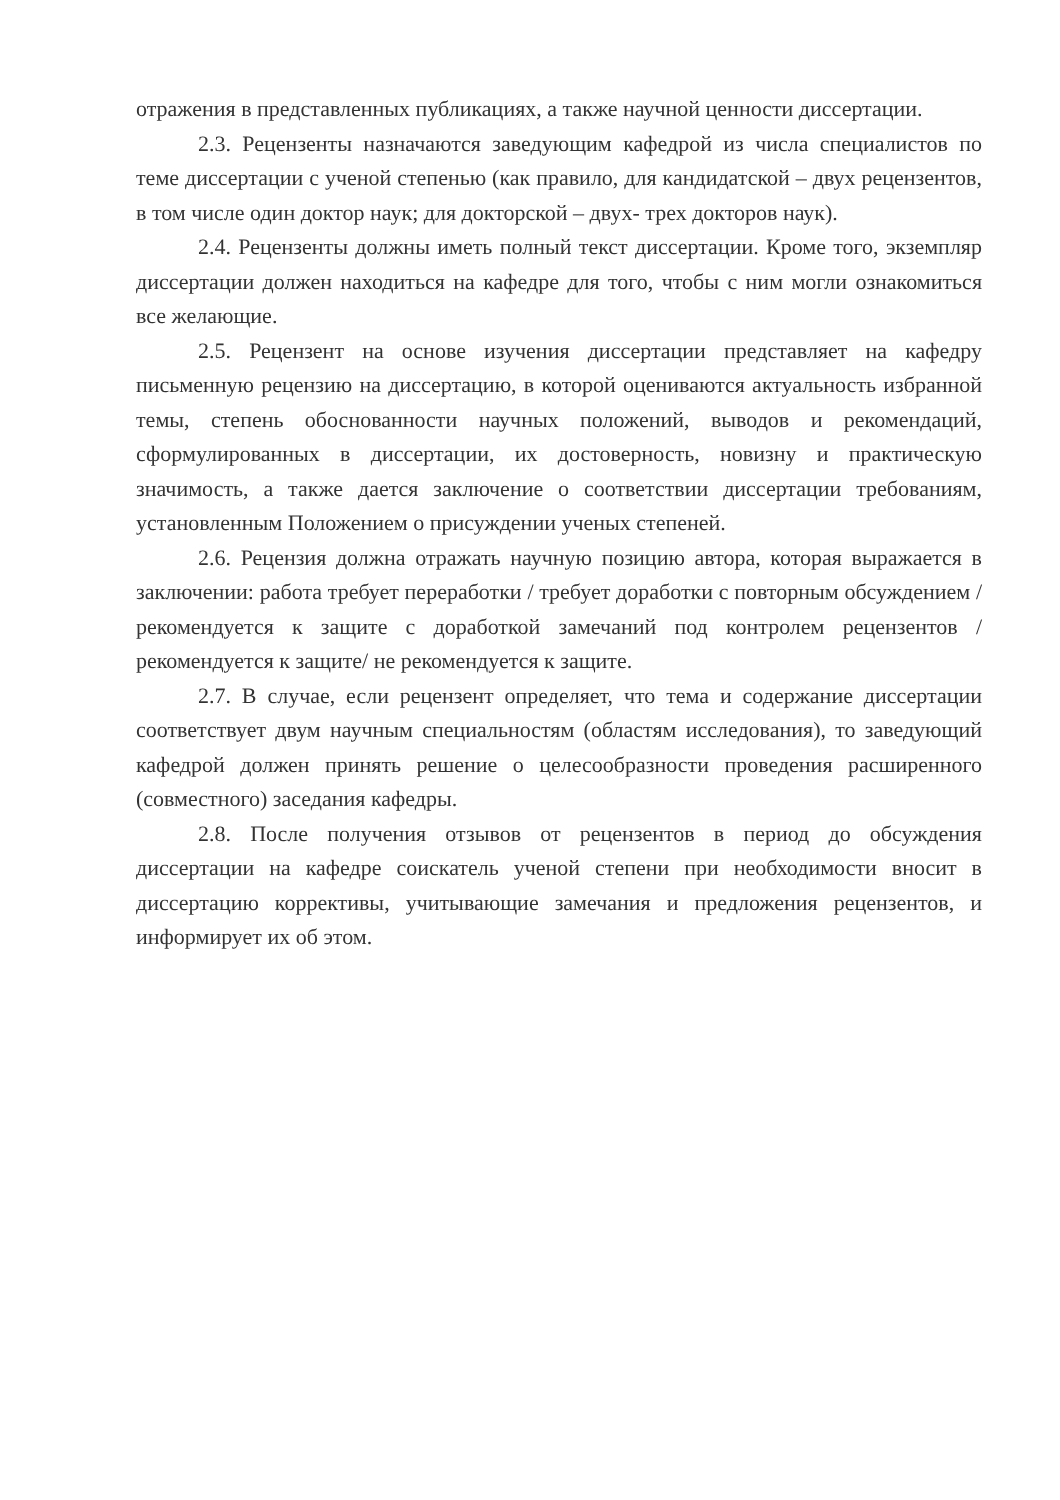отражения в представленных публикациях, а также научной ценности диссертации.
2.3. Рецензенты назначаются заведующим кафедрой из числа специалистов по теме диссертации с ученой степенью (как правило, для кандидатской – двух рецензентов, в том числе один доктор наук; для докторской – двух- трех докторов наук).
2.4. Рецензенты должны иметь полный текст диссертации. Кроме того, экземпляр диссертации должен находиться на кафедре для того, чтобы с ним могли ознакомиться все желающие.
2.5. Рецензент на основе изучения диссертации представляет на кафедру письменную рецензию на диссертацию, в которой оцениваются актуальность избранной темы, степень обоснованности научных положений, выводов и рекомендаций, сформулированных в диссертации, их достоверность, новизну и практическую значимость, а также дается заключение о соответствии диссертации требованиям, установленным Положением о присуждении ученых степеней.
2.6. Рецензия должна отражать научную позицию автора, которая выражается в заключении: работа требует переработки / требует доработки с повторным обсуждением / рекомендуется к защите с доработкой замечаний под контролем рецензентов / рекомендуется к защите/ не рекомендуется к защите.
2.7. В случае, если рецензент определяет, что тема и содержание диссертации соответствует двум научным специальностям (областям исследования), то заведующий кафедрой должен принять решение о целесообразности проведения расширенного (совместного) заседания кафедры.
2.8. После получения отзывов от рецензентов в период до обсуждения диссертации на кафедре соискатель ученой степени при необходимости вносит в диссертацию коррективы, учитывающие замечания и предложения рецензентов, и информирует их об этом.